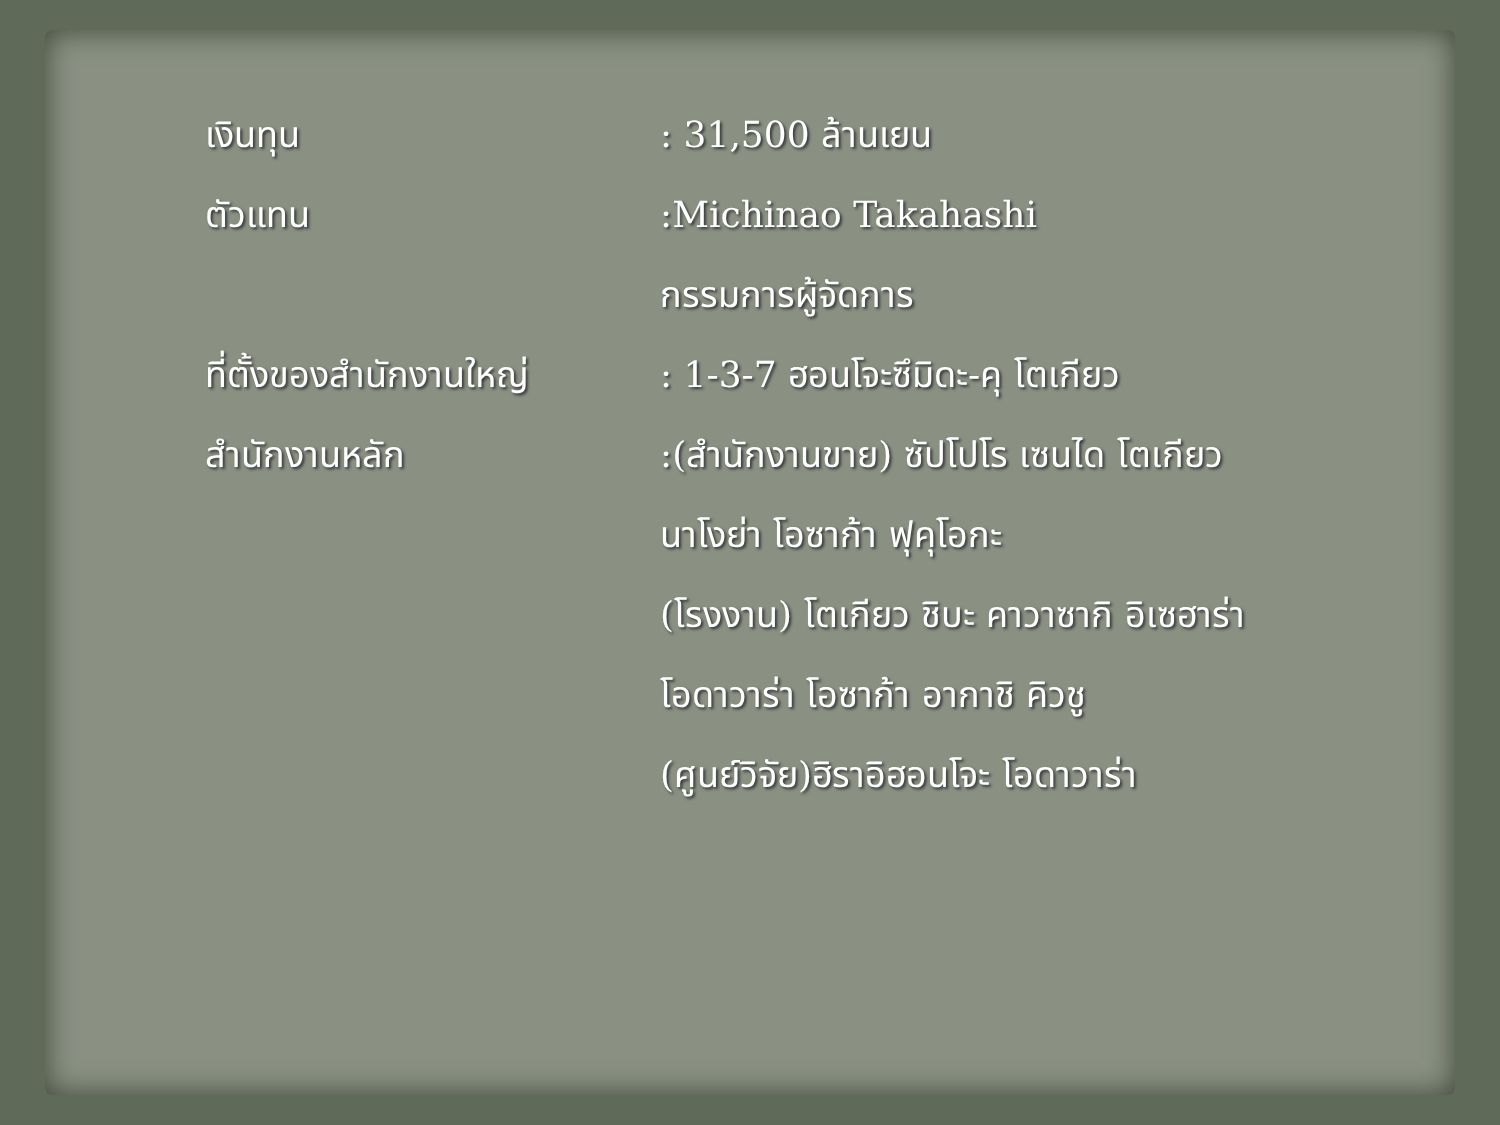เงินทุน : 31,500 ล้านเยน
ตัวแทน :Michinao Takahashi
กรรมการผู้จัดการ
ที่ตั้งของสำนักงานใหญ่ : 1-3-7 ฮอนโจะซึมิดะ-คุ โตเกียว
สำนักงานหลัก :(สำนักงานขาย) ซัปโปโร เซนได โตเกียว
นาโงย่า โอซาก้า ฟุคุโอกะ
(โรงงาน) โตเกียว ชิบะ คาวาซากิ อิเซฮาร่า
โอดาวาร่า โอซาก้า อากาชิ คิวชู
(ศูนย์วิจัย)ฮิราอิฮอนโจะ โอดาวาร่า